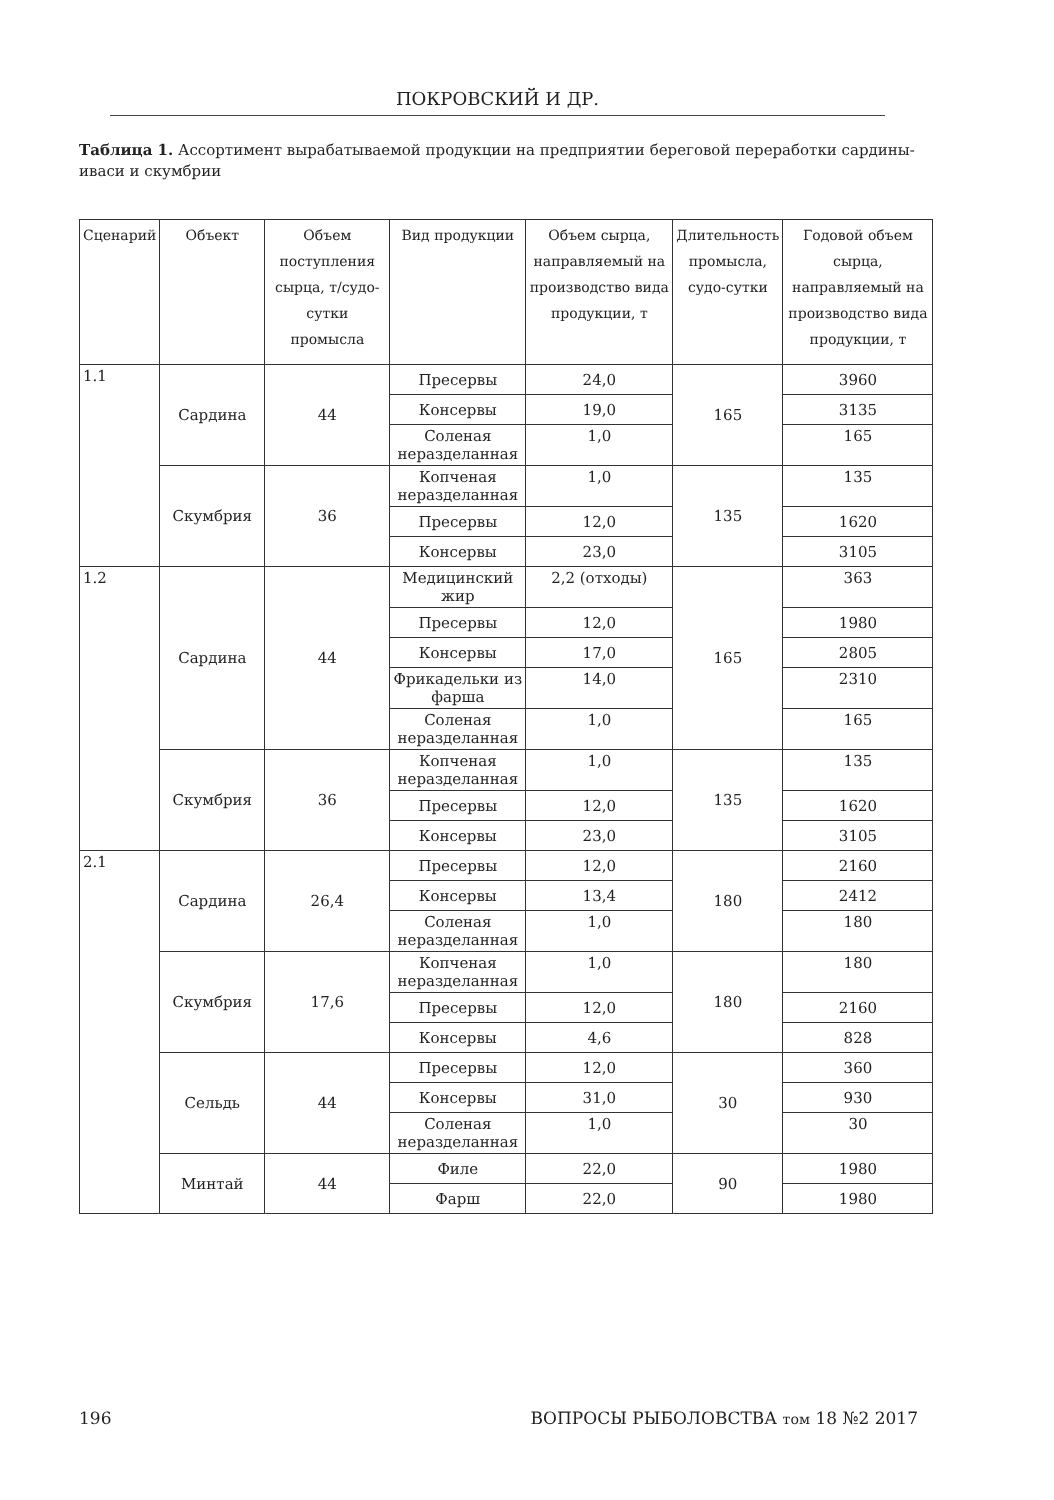ПОКРОВСКИЙ И ДР.
Таблица 1. Ассортимент вырабатываемой продукции на предприятии береговой переработки сардины-иваси и скумбрии
| Сценарий | Объект | Объем поступления сырца, т/судо-сутки промысла | Вид продукции | Объем сырца, направляемый на производство вида продукции, т | Длительность промысла, судо-сутки | Годовой объем сырца, направляемый на производство вида продукции, т |
| --- | --- | --- | --- | --- | --- | --- |
| 1.1 | Сардина | 44 | Пресервы | 24,0 | 165 | 3960 |
| | | | Консервы | 19,0 | | 3135 |
| | | | Соленая неразделанная | 1,0 | | 165 |
| | Скумбрия | 36 | Копченая неразделанная | 1,0 | 135 | 135 |
| | | | Пресервы | 12,0 | | 1620 |
| | | | Консервы | 23,0 | | 3105 |
| 1.2 | Сардина | 44 | Медицинский жир | 2,2 (отходы) | 165 | 363 |
| | | | Пресервы | 12,0 | | 1980 |
| | | | Консервы | 17,0 | | 2805 |
| | | | Фрикадельки из фарша | 14,0 | | 2310 |
| | | | Соленая неразделанная | 1,0 | | 165 |
| | Скумбрия | 36 | Копченая неразделанная | 1,0 | 135 | 135 |
| | | | Пресервы | 12,0 | | 1620 |
| | | | Консервы | 23,0 | | 3105 |
| 2.1 | Сардина | 26,4 | Пресервы | 12,0 | 180 | 2160 |
| | | | Консервы | 13,4 | | 2412 |
| | | | Соленая неразделанная | 1,0 | | 180 |
| | Скумбрия | 17,6 | Копченая неразделанная | 1,0 | 180 | 180 |
| | | | Пресервы | 12,0 | | 2160 |
| | | | Консервы | 4,6 | | 828 |
| | Сельдь | 44 | Пресервы | 12,0 | 30 | 360 |
| | | | Консервы | 31,0 | | 930 |
| | | | Соленая неразделанная | 1,0 | | 30 |
| | Минтай | 44 | Филе | 22,0 | 90 | 1980 |
| | | | Фарш | 22,0 | | 1980 |
196 ВОПРОСЫ РЫБОЛОВСТВА том 18 №2 2017